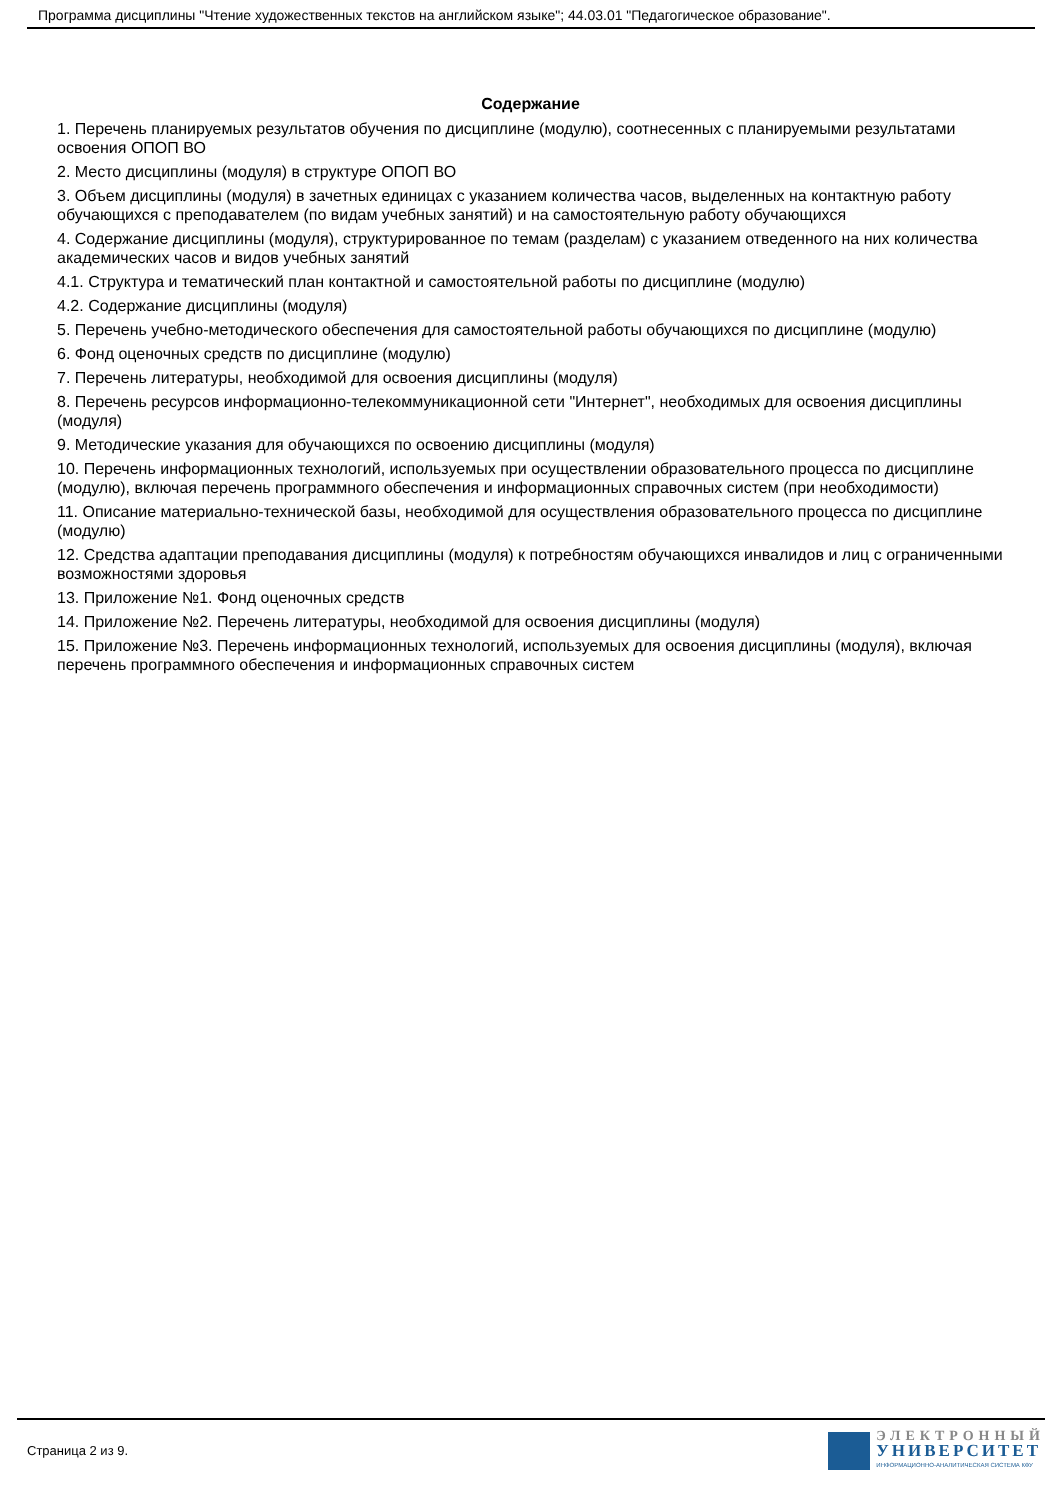Программа дисциплины "Чтение художественных текстов на английском языке"; 44.03.01 "Педагогическое образование".
Содержание
1. Перечень планируемых результатов обучения по дисциплине (модулю), соотнесенных с планируемыми результатами освоения ОПОП ВО
2. Место дисциплины (модуля) в структуре ОПОП ВО
3. Объем дисциплины (модуля) в зачетных единицах с указанием количества часов, выделенных на контактную работу обучающихся с преподавателем (по видам учебных занятий) и на самостоятельную работу обучающихся
4. Содержание дисциплины (модуля), структурированное по темам (разделам) с указанием отведенного на них количества академических часов и видов учебных занятий
4.1. Структура и тематический план контактной и самостоятельной работы по дисциплине (модулю)
4.2. Содержание дисциплины (модуля)
5. Перечень учебно-методического обеспечения для самостоятельной работы обучающихся по дисциплине (модулю)
6. Фонд оценочных средств по дисциплине (модулю)
7. Перечень литературы, необходимой для освоения дисциплины (модуля)
8. Перечень ресурсов информационно-телекоммуникационной сети "Интернет", необходимых для освоения дисциплины (модуля)
9. Методические указания для обучающихся по освоению дисциплины (модуля)
10. Перечень информационных технологий, используемых при осуществлении образовательного процесса по дисциплине (модулю), включая перечень программного обеспечения и информационных справочных систем (при необходимости)
11. Описание материально-технической базы, необходимой для осуществления образовательного процесса по дисциплине (модулю)
12. Средства адаптации преподавания дисциплины (модуля) к потребностям обучающихся инвалидов и лиц с ограниченными возможностями здоровья
13. Приложение №1. Фонд оценочных средств
14. Приложение №2. Перечень литературы, необходимой для освоения дисциплины (модуля)
15. Приложение №3. Перечень информационных технологий, используемых для освоения дисциплины (модуля), включая перечень программного обеспечения и информационных справочных систем
Страница 2 из 9.
ЭЛЕКТРОННЫЙ
УНИВЕРСИТЕТ
ИНФОРМАЦИОННО-АНАЛИТИЧЕСКАЯ СИСТЕМА КФУ